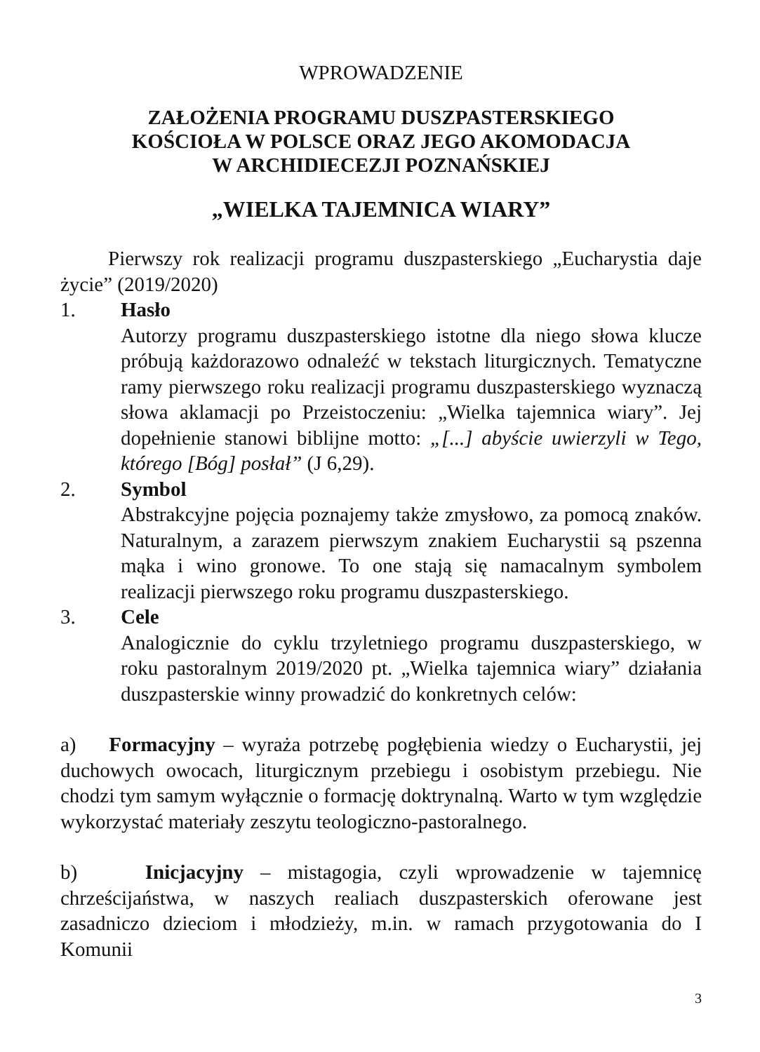WPROWADZENIE
ZAŁOŻENIA PROGRAMU DUSZPASTERSKIEGO
KOŚCIOŁA W POLSCE ORAZ JEGO AKOMODACJA
W ARCHIDIECEZJI POZNAŃSKIEJ
„WIELKA TAJEMNICA WIARY”
Pierwszy rok realizacji programu duszpasterskiego „Eucharystia daje życie” (2019/2020)
1. Hasło
Autorzy programu duszpasterskiego istotne dla niego słowa klucze próbują każdorazowo odnaleźć w tekstach liturgicznych. Tematyczne ramy pierwszego roku realizacji programu duszpasterskiego wyznaczą słowa aklamacji po Przeistoczeniu: „Wielka tajemnica wiary”. Jej dopełnienie stanowi biblijne motto: „[...] abyście uwierzyli w Tego, którego [Bóg] posłał” (J 6,29).
2. Symbol
Abstrakcyjne pojęcia poznajemy także zmysłowo, za pomocą znaków. Naturalnym, a zarazem pierwszym znakiem Eucharystii są pszenna mąka i wino gronowe. To one stają się namacalnym symbolem realizacji pierwszego roku programu duszpasterskiego.
3. Cele
Analogicznie do cyklu trzyletniego programu duszpasterskiego, w roku pastoralnym 2019/2020 pt. „Wielka tajemnica wiary” działania duszpasterskie winny prowadzić do konkretnych celów:
a) Formacyjny – wyraża potrzebę pogłębienia wiedzy o Eucharystii, jej duchowych owocach, liturgicznym przebiegu i osobistym przebiegu. Nie chodzi tym samym wyłącznie o formację doktrynalną. Warto w tym względzie wykorzystać materiały zeszytu teologiczno-pastoralnego.
b) Inicjacyjny – mistagogia, czyli wprowadzenie w tajemnicę chrześcijaństwa, w naszych realiach duszpasterskich oferowane jest zasadniczo dzieciom i młodzieży, m.in. w ramach przygotowania do I Komunii
3